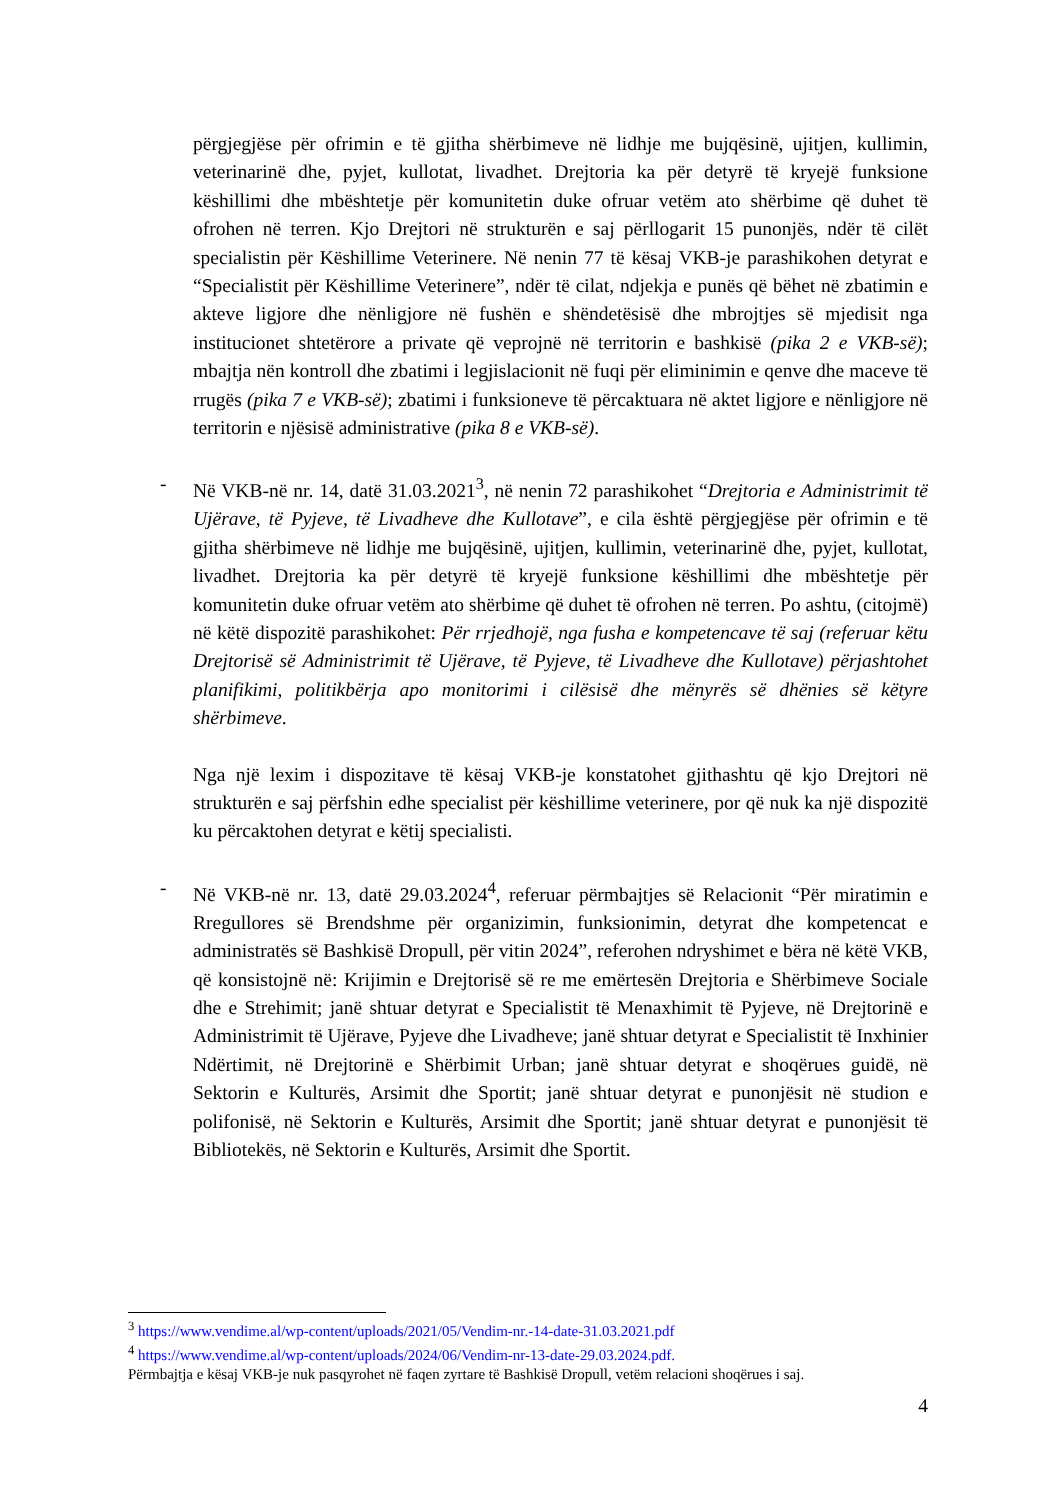përgjegjëse për ofrimin e të gjitha shërbimeve në lidhje me bujqësinë, ujitjen, kullimin, veterinarinë dhe, pyjet, kullotat, livadhet. Drejtoria ka për detyrë të kryejë funksione këshillimi dhe mbështetje për komunitetin duke ofruar vetëm ato shërbime që duhet të ofrohen në terren. Kjo Drejtori në strukturën e saj përllogarit 15 punonjës, ndër të cilët specialistin për Këshillime Veterinere. Në nenin 77 të kësaj VKB-je parashikohen detyrat e “Specialistit për Këshillime Veterinere”, ndër të cilat, ndjekja e punës që bëhet në zbatimin e akteve ligjore dhe nënligjore në fushën e shëndetësisë dhe mbrojtjes së mjedisit nga institucionet shtetërore a private që veprojnë në territorin e bashkisë (pika 2 e VKB-së); mbajtja nën kontroll dhe zbatimi i legjislacionit në fuqi për eliminimin e qenve dhe maceve të rrugës (pika 7 e VKB-së); zbatimi i funksioneve të përcaktuara në aktet ligjore e nënligjore në territorin e njësisë administrative (pika 8 e VKB-së).
- Në VKB-në nr. 14, datë 31.03.2021<sup>3</sup>, në nenin 72 parashikohet “Drejtoria e Administrimit të Ujërave, të Pyjeve, të Livadheve dhe Kullotave”, e cila është përgjegjëse për ofrimin e të gjitha shërbimeve në lidhje me bujqësinë, ujitjen, kullimin, veterinarinë dhe, pyjet, kullotat, livadhet. Drejtoria ka për detyrë të kryejë funksione këshillimi dhe mbështetje për komunitetin duke ofruar vetëm ato shërbime që duhet të ofrohen në terren. Po ashtu, (citojmë) në këtë dispozitë parashikohet: Për rrjedhojë, nga fusha e kompetencave të saj (referuar këtu Drejtorisë së Administrimit të Ujërave, të Pyjeve, të Livadheve dhe Kullotave) përjashtohet planifikimi, politikbërja apo monitorimi i cilësisë dhe mënyrës së dhënies së këtyre shërbimeve.
Nga një lexim i dispozitave të kësaj VKB-je konstatohet gjithashtu që kjo Drejtori në strukturën e saj përfshin edhe specialist për këshillime veterinere, por që nuk ka një dispozitë ku përcaktohen detyrat e këtij specialisti.
- Në VKB-në nr. 13, datë 29.03.2024<sup>4</sup>, referuar përmbajtjes së Relacionit “Për miratimin e Rregullores së Brendshme për organizimin, funksionimin, detyrat dhe kompetencat e administratës së Bashkisë Dropull, për vitin 2024”, referohen ndryshimet e bëra në këtë VKB, që konsistojnë në: Krijimin e Drejtorisë së re me emërtesën Drejtoria e Shërbimeve Sociale dhe e Strehimit; janë shtuar detyrat e Specialistit të Menaxhimit të Pyjeve, në Drejtorinë e Administrimit të Ujërave, Pyjeve dhe Livadheve; janë shtuar detyrat e Specialistit të Inxhinier Ndërtimit, në Drejtorinë e Shërbimit Urban; janë shtuar detyrat e shoqërues guidë, në Sektorin e Kulturës, Arsimit dhe Sportit; janë shtuar detyrat e punonjësit në studion e polifonisë, në Sektorin e Kulturës, Arsimit dhe Sportit; janë shtuar detyrat e punonjësit të Bibliotekës, në Sektorin e Kulturës, Arsimit dhe Sportit.
<sup>3</sup> https://www.vendime.al/wp-content/uploads/2021/05/Vendim-nr.-14-date-31.03.2021.pdf
<sup>4</sup> https://www.vendime.al/wp-content/uploads/2024/06/Vendim-nr-13-date-29.03.2024.pdf.
Përmbajtja e kësaj VKB-je nuk pasqyrohet në faqen zyrtare të Bashkisë Dropull, vetëm relacioni shoqërues i saj.
4